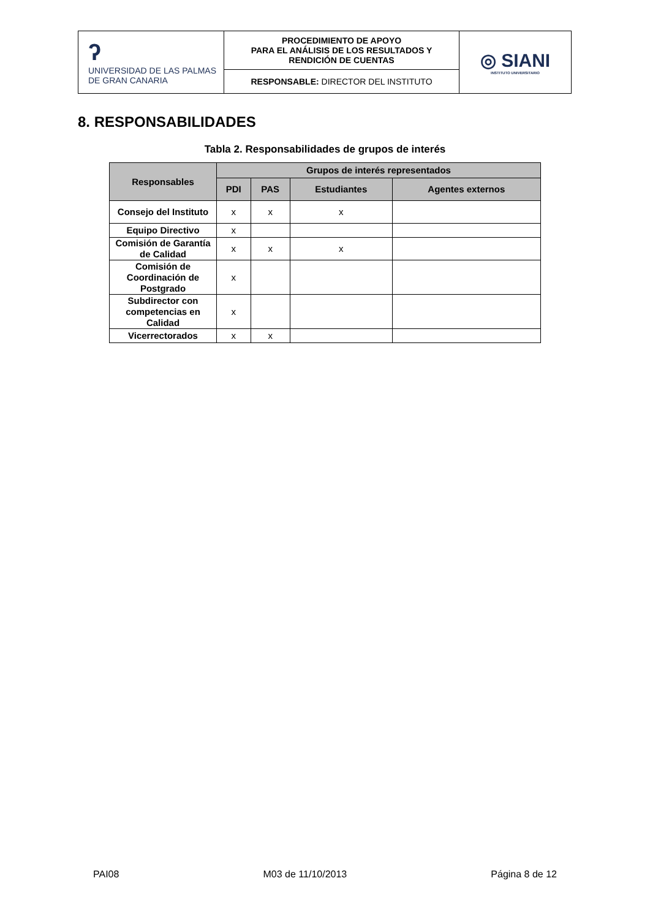| ʔ UNIVERSIDAD DE LAS PALMAS DE GRAN CANARIA | PROCEDIMIENTO DE APOYO PARA EL ANÁLISIS DE LOS RESULTADOS Y RENDICIÓN DE CUENTAS | ◎ SIANI INSTITUTO UNIVERSITARIO |
| | RESPONSABLE: DIRECTOR DEL INSTITUTO | |
8. RESPONSABILIDADES
Tabla 2. Responsabilidades de grupos de interés
| Responsables | Grupos de interés representados | | | |
| --- | --- | --- | --- | --- |
| | PDI | PAS | Estudiantes | Agentes externos |
| Consejo del Instituto | x | x | x | |
| Equipo Directivo | x | | | |
| Comisión de Garantía de Calidad | x | x | x | |
| Comisión de Coordinación de Postgrado | x | | | |
| Subdirector con competencias en Calidad | x | | | |
| Vicerrectorados | x | x | | |
PAI08 M03 de 11/10/2013 Página 8 de 12